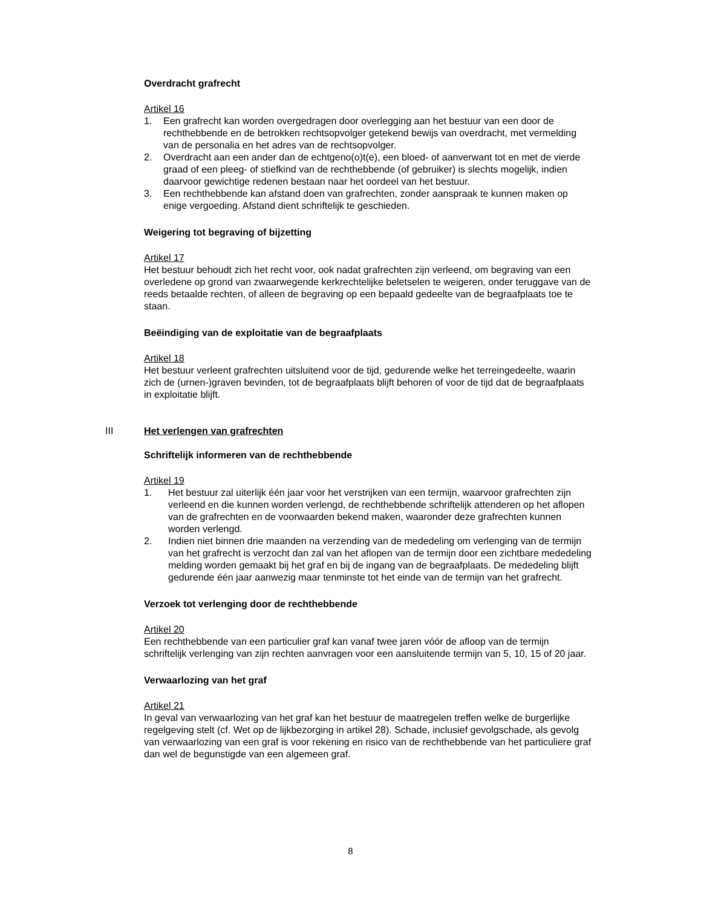Overdracht grafrecht
Artikel 16
1. Een grafrecht kan worden overgedragen door overlegging aan het bestuur van een door de rechthebbende en de betrokken rechtsopvolger getekend bewijs van overdracht, met vermelding van de personalia en het adres van de rechtsopvolger.
2. Overdracht aan een ander dan de echtgeno(o)t(e), een bloed- of aanverwant tot en met de vierde graad of een pleeg- of stiefkind van de rechthebbende (of gebruiker) is slechts mogelijk, indien daarvoor gewichtige redenen bestaan naar het oordeel van het bestuur.
3. Een rechthebbende kan afstand doen van grafrechten, zonder aanspraak te kunnen maken op enige vergoeding. Afstand dient schriftelijk te geschieden.
Weigering tot begraving of bijzetting
Artikel 17
Het bestuur behoudt zich het recht voor, ook nadat grafrechten zijn verleend, om begraving van een overledene op grond van zwaarwegende kerkrechtelijke beletselen te weigeren, onder teruggave van de reeds betaalde rechten, of alleen de begraving op een bepaald gedeelte van de begraafplaats toe te staan.
Beëindiging van de exploitatie van de begraafplaats
Artikel 18
Het bestuur verleent grafrechten uitsluitend voor de tijd, gedurende welke het terreingedeelte, waarin zich de (urnen-)graven bevinden, tot de begraafplaats blijft behoren of voor de tijd dat de begraafplaats in exploitatie blijft.
III Het verlengen van grafrechten
Schriftelijk informeren van de rechthebbende
Artikel 19
1. Het bestuur zal uiterlijk één jaar voor het verstrijken van een termijn, waarvoor grafrechten zijn verleend en die kunnen worden verlengd, de rechthebbende schriftelijk attenderen op het aflopen van de grafrechten en de voorwaarden bekend maken, waaronder deze grafrechten kunnen worden verlengd.
2. Indien niet binnen drie maanden na verzending van de mededeling om verlenging van de termijn van het grafrecht is verzocht dan zal van het aflopen van de termijn door een zichtbare mededeling melding worden gemaakt bij het graf en bij de ingang van de begraafplaats. De mededeling blijft gedurende één jaar aanwezig maar tenminste tot het einde van de termijn van het grafrecht.
Verzoek tot verlenging door de rechthebbende
Artikel 20
Een rechthebbende van een particulier graf kan vanaf twee jaren vóór de afloop van de termijn schriftelijk verlenging van zijn rechten aanvragen voor een aansluitende termijn van 5, 10, 15 of 20 jaar.
Verwaarlozing van het graf
Artikel 21
In geval van verwaarlozing van het graf kan het bestuur de maatregelen treffen welke de burgerlijke regelgeving stelt (cf. Wet op de lijkbezorging in artikel 28). Schade, inclusief gevolgschade, als gevolg van verwaarlozing van een graf is voor rekening en risico van de rechthebbende van het particuliere graf dan wel de begunstigde van een algemeen graf.
8